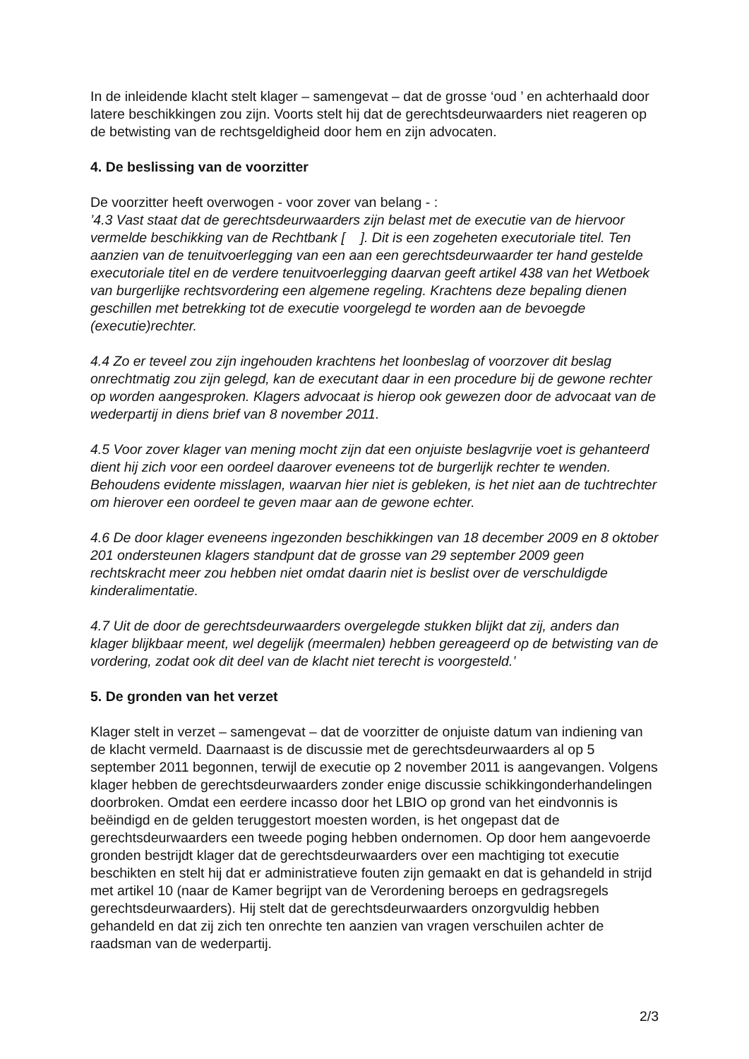In de inleidende klacht stelt klager – samengevat – dat de grosse ‘oud ’ en achterhaald door latere beschikkingen zou zijn. Voorts stelt hij dat de gerechtsdeurwaarders niet reageren op de betwisting van de rechtsgeldigheid door hem en zijn advocaten.
4. De beslissing van de voorzitter
De voorzitter heeft overwogen - voor zover van belang - :
’4.3 Vast staat dat de gerechtsdeurwaarders zijn belast met de executie van de hiervoor vermelde beschikking van de Rechtbank [ ]. Dit is een zogeheten executoriale titel. Ten aanzien van de tenuitvoerlegging van een aan een gerechtsdeurwaarder ter hand gestelde executoriale titel en de verdere tenuitvoerlegging daarvan geeft artikel 438 van het Wetboek van burgerlijke rechtsvordering een algemene regeling. Krachtens deze bepaling dienen geschillen met betrekking tot de executie voorgelegd te worden aan de bevoegde (executie)rechter.
4.4 Zo er teveel zou zijn ingehouden krachtens het loonbeslag of voorzover dit beslag onrechtmatig zou zijn gelegd, kan de executant daar in een procedure bij de gewone rechter op worden aangesproken. Klagers advocaat is hierop ook gewezen door de advocaat van de wederpartij in diens brief van 8 november 2011.
4.5 Voor zover klager van mening mocht zijn dat een onjuiste beslagvrije voet is gehanteerd dient hij zich voor een oordeel daarover eveneens tot de burgerlijk rechter te wenden. Behoudens evidente misslagen, waarvan hier niet is gebleken, is het niet aan de tuchtrechter om hierover een oordeel te geven maar aan de gewone echter.
4.6 De door klager eveneens ingezonden beschikkingen van 18 december 2009 en 8 oktober 201 ondersteunen klagers standpunt dat de grosse van 29 september 2009 geen rechtskracht meer zou hebben niet omdat daarin niet is beslist over de verschuldigde kinderalimentatie.
4.7 Uit de door de gerechtsdeurwaarders overgelegde stukken blijkt dat zij, anders dan klager blijkbaar meent, wel degelijk (meermalen) hebben gereageerd op de betwisting van de vordering, zodat ook dit deel van de klacht niet terecht is voorgesteld.’
5. De gronden van het verzet
Klager stelt in verzet – samengevat – dat de voorzitter de onjuiste datum van indiening van de klacht vermeld. Daarnaast is de discussie met de gerechtsdeurwaarders al op 5 september 2011 begonnen, terwijl de executie op 2 november 2011 is aangevangen. Volgens klager hebben de gerechtsdeurwaarders zonder enige discussie schikkingonderhandelingen doorbroken. Omdat een eerdere incasso door het LBIO op grond van het eindvonnis is beëindigd en de gelden teruggestort moesten worden, is het ongepast dat de gerechtsdeurwaarders een tweede poging hebben ondernomen. Op door hem aangevoerde gronden bestrijdt klager dat de gerechtsdeurwaarders over een machtiging tot executie beschikten en stelt hij dat er administratieve fouten zijn gemaakt en dat is gehandeld in strijd met artikel 10 (naar de Kamer begrijpt van de Verordening beroeps en gedragsregels gerechtsdeurwaarders). Hij stelt dat de gerechtsdeurwaarders onzorgvuldig hebben gehandeld en dat zij zich ten onrechte ten aanzien van vragen verschuilen achter de raadsman van de wederpartij.
2/3